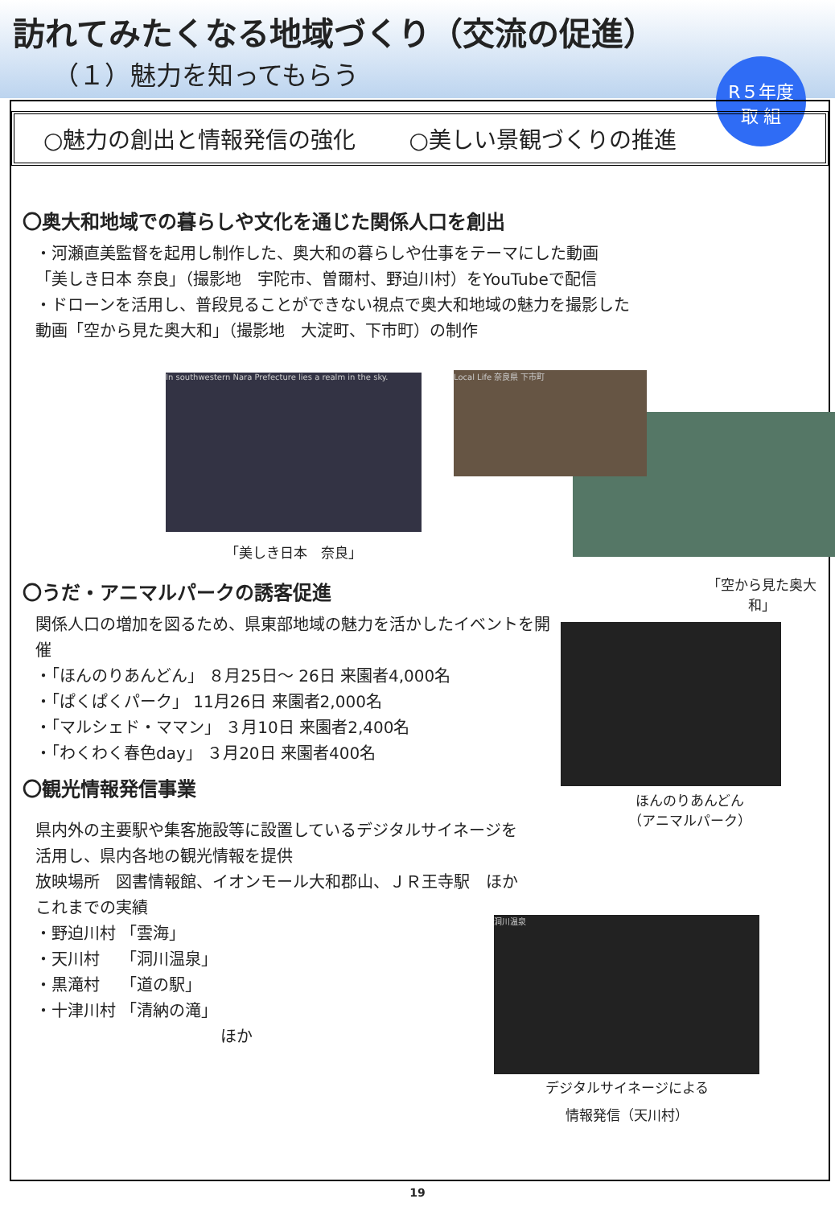訪れてみたくなる地域づくり（交流の促進）
（１）魅力を知ってもらう
R５年度
取 組
○魅力の創出と情報発信の強化 ○美しい景観づくりの推進
〇奥大和地域での暮らしや文化を通じた関係人口を創出
・河瀬直美監督を起用し制作した、奥大和の暮らしや仕事をテーマにした動画
「美しき日本 奈良」（撮影地　宇陀市、曽爾村、野迫川村）をYouTubeで配信
・ドローンを活用し、普段見ることができない視点で奥大和地域の魅力を撮影した
動画「空から見た奥大和」（撮影地　大淀町、下市町）の制作
In southwestern Nara Prefecture lies a realm in the sky.
「美しき日本　奈良」
Local Life 奈良県 下市町
〇うだ・アニマルパークの誘客促進
関係人口の増加を図るため、県東部地域の魅力を活かしたイベントを開催
・「ほんのりあんどん」 ８月25日～ 26日 来園者4,000名
・「ぱくぱくパーク」 11月26日 来園者2,000名
・「マルシェド・ママン」 ３月10日 来園者2,400名
・「わくわく春色day」 ３月20日 来園者400名
「空から見た奥大和」
ほんのりあんどん
（アニマルパーク）
〇観光情報発信事業
県内外の主要駅や集客施設等に設置しているデジタルサイネージを
活用し、県内各地の観光情報を提供
放映場所　図書情報館、イオンモール大和郡山、ＪＲ王寺駅　ほか
これまでの実績
・野迫川村 「雲海」
・天川村　 「洞川温泉」
・黒滝村　 「道の駅」
・十津川村 「清納の滝」
ほか
洞川温泉
デジタルサイネージによる
情報発信（天川村）
19